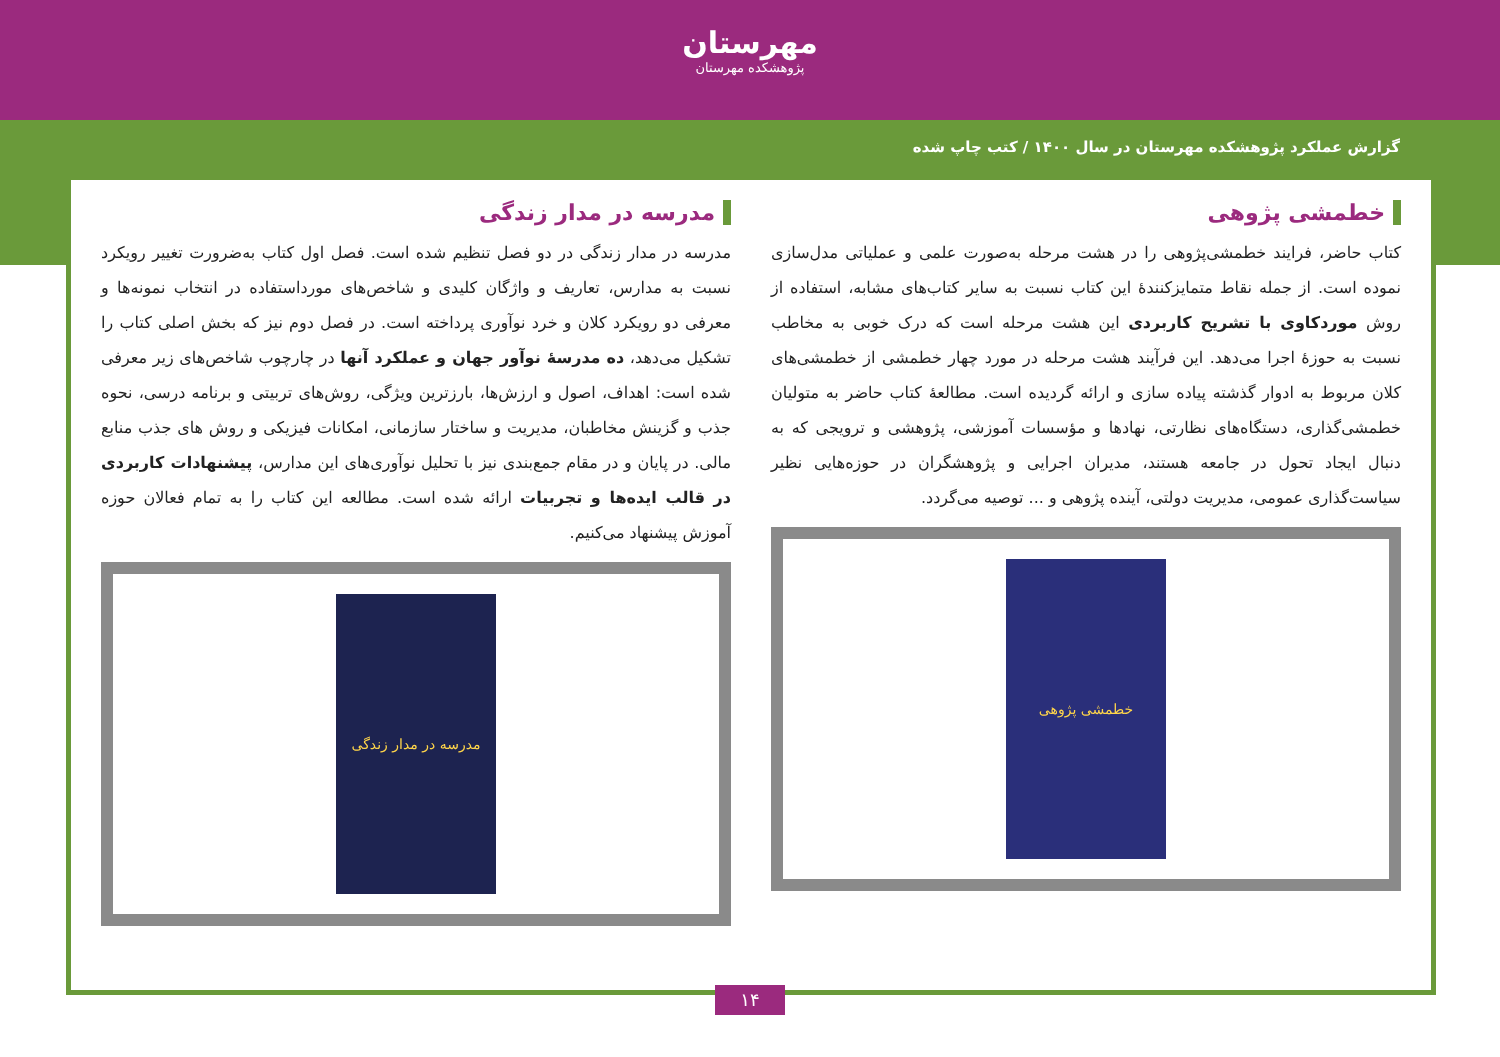مهرستان
پژوهشکده مهرستان
گزارش عملکرد پژوهشکده مهرستان در سال ۱۴۰۰ / کتب چاپ شده
خطمشی پژوهی
کتاب حاضر، فرایند خطمشی‌پژوهی را در هشت مرحله به‌صورت علمی و عملیاتی مدل‌سازی نموده است. از جمله نقاط متمایزکنندهٔ این کتاب نسبت به سایر کتاب‌های مشابه، استفاده از روش موردکاوی با تشریح کاربردی این هشت مرحله است که درک خوبی به مخاطب نسبت به حوزهٔ اجرا می‌دهد. این فرآیند هشت مرحله در مورد چهار خطمشی از خطمشی‌های کلان مربوط به ادوار گذشته پیاده سازی و ارائه گردیده است. مطالعهٔ کتاب حاضر به متولیان خطمشی‌گذاری، دستگاه‌های نظارتی، نهادها و مؤسسات آموزشی، پژوهشی و ترویجی که به دنبال ایجاد تحول در جامعه هستند، مدیران اجرایی و پژوهشگران در حوزه‌هایی نظیر سیاست‌گذاری عمومی، مدیریت دولتی، آینده پژوهی و ... توصیه می‌گردد.
خطمشی پژوهی
مدرسه در مدار زندگی
مدرسه در مدار زندگی در دو فصل تنظیم شده است. فصل اول کتاب به‌ضرورت تغییر رویکرد نسبت به مدارس، تعاریف و واژگان کلیدی و شاخص‌های مورداستفاده در انتخاب نمونه‌ها و معرفی دو رویکرد کلان و خرد نوآوری پرداخته است. در فصل دوم نیز که بخش اصلی کتاب را تشکیل می‌دهد، ده مدرسهٔ نوآور جهان و عملکرد آنها در چارچوب شاخص‌های زیر معرفی شده است: اهداف، اصول و ارزش‌ها، بارزترین ویژگی، روش‌های تربیتی و برنامه درسی، نحوه جذب و گزینش مخاطبان، مدیریت و ساختار سازمانی، امکانات فیزیکی و روش های جذب منابع مالی. در پایان و در مقام جمع‌بندی نیز با تحلیل نوآوری‌های این مدارس، پیشنهادات کاربردی در قالب ایده‌ها و تجربیات ارائه شده است. مطالعه این کتاب را به تمام فعالان حوزه آموزش پیشنهاد می‌کنیم.
مدرسه در مدار زندگی
۱۴